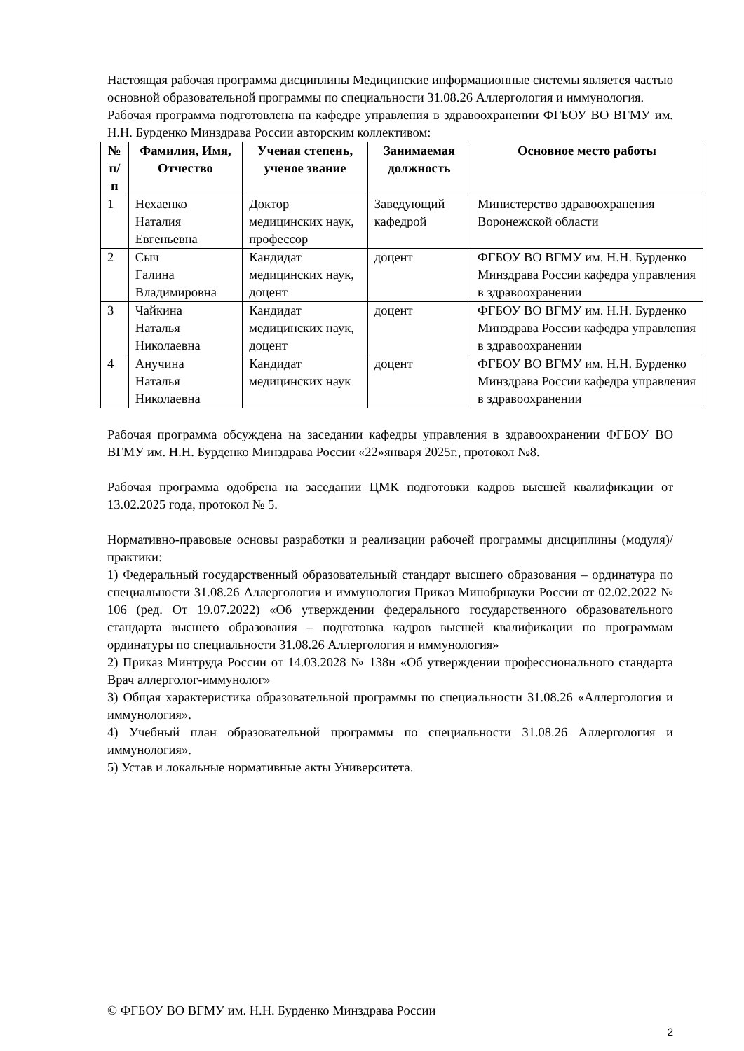Настоящая рабочая программа дисциплины Медицинские информационные системы является частью основной образовательной программы по специальности 31.08.26 Аллергология и иммунология.
Рабочая программа подготовлена на кафедре управления в здравоохранении ФГБОУ ВО ВГМУ им. Н.Н. Бурденко Минздрава России авторским коллективом:
| № п/п | Фамилия, Имя, Отчество | Ученая степень, ученое звание | Занимаемая должность | Основное место работы |
| --- | --- | --- | --- | --- |
| 1 | Нехаенко Наталия Евгеньевна | Доктор медицинских наук, профессор | Заведующий кафедрой | Министерство здравоохранения Воронежской области |
| 2 | Сыч Галина Владимировна | Кандидат медицинских наук, доцент | доцент | ФГБОУ ВО ВГМУ им. Н.Н. Бурденко Минздрава России кафедра управления в здравоохранении |
| 3 | Чайкина Наталья Николаевна | Кандидат медицинских наук, доцент | доцент | ФГБОУ ВО ВГМУ им. Н.Н. Бурденко Минздрава России кафедра управления в здравоохранении |
| 4 | Анучина Наталья Николаевна | Кандидат медицинских наук | доцент | ФГБОУ ВО ВГМУ им. Н.Н. Бурденко Минздрава России кафедра управления в здравоохранении |
Рабочая программа обсуждена на заседании кафедры управления в здравоохранении ФГБОУ ВО ВГМУ им. Н.Н. Бурденко Минздрава России «22»января 2025г., протокол №8.
Рабочая программа одобрена на заседании ЦМК подготовки кадров высшей квалификации от 13.02.2025 года, протокол № 5.
Нормативно-правовые основы разработки и реализации рабочей программы дисциплины (модуля)/практики:
1) Федеральный государственный образовательный стандарт высшего образования – ординатура по специальности 31.08.26 Аллергология и иммунология Приказ Минобрнауки России от 02.02.2022 № 106 (ред. От 19.07.2022) «Об утверждении федерального государственного образовательного стандарта высшего образования – подготовка кадров высшей квалификации по программам ординатуры по специальности 31.08.26 Аллергология и иммунология»
2) Приказ Минтруда России от 14.03.2028 № 138н «Об утверждении профессионального стандарта Врач аллерголог-иммунолог»
3) Общая характеристика образовательной программы по специальности 31.08.26 «Аллергология и иммунология».
4) Учебный план образовательной программы по специальности 31.08.26 Аллергология и иммунология».
5) Устав и локальные нормативные акты Университета.
© ФГБОУ ВО ВГМУ им. Н.Н. Бурденко Минздрава России
2